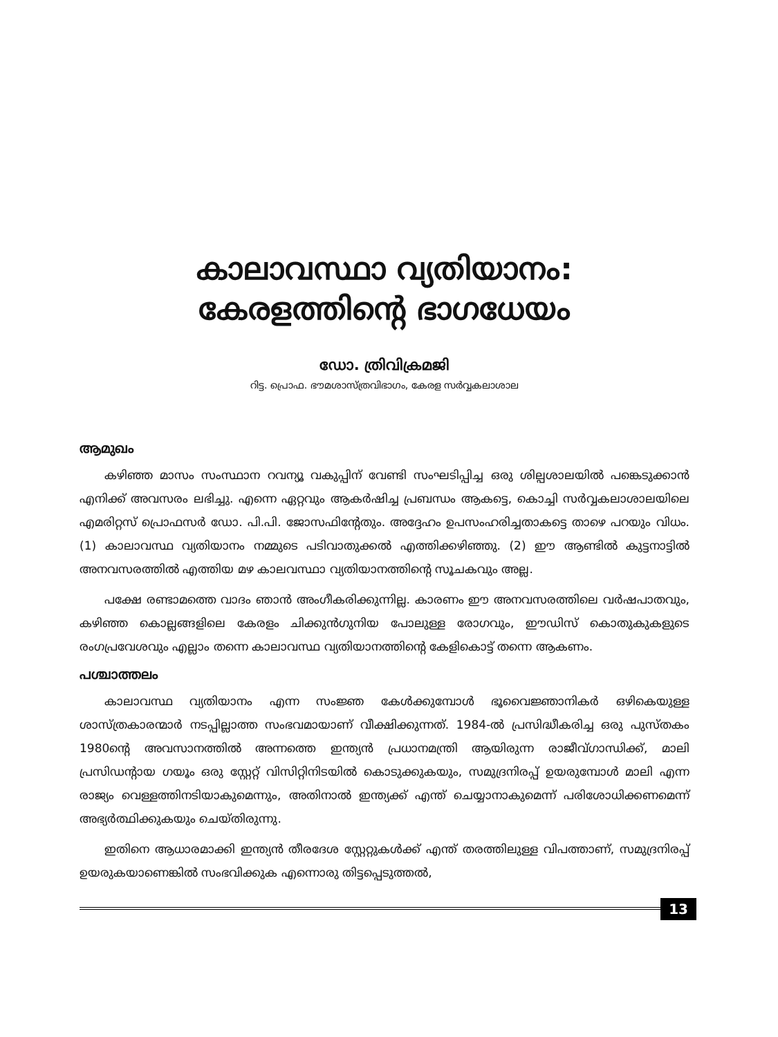കാലാവസ്ഥാ വ്യതിയാനം:
കേരളത്തിന്റെ ഭാഗധേയം
ഡോ. ത്രിവിക്രമജി
റിട്ട. പ്രൊഫ. ഭൗമശാസ്ത്രവിഭാഗം, കേരള സർവ്വകലാശാല
ആമുഖം
കഴിഞ്ഞ മാസം സംസ്ഥാന റവന്യൂ വകുപ്പിന് വേണ്ടി സംഘടിപ്പിച്ച ഒരു ശില്പശാലയിൽ പങ്കെടുക്കാൻ എനിക്ക് അവസരം ലഭിച്ചു. എന്നെ ഏറ്റവും ആകർഷിച്ച പ്രബന്ധം ആകട്ടെ, കൊച്ചി സർവ്വകലാശാലയിലെ എമരിറ്റസ് പ്രൊഫസർ ഡോ. പി.പി. ജോസഫിന്റേതും. അദ്ദേഹം ഉപസംഹരിച്ചതാകട്ടെ താഴെ പറയും വിധം. (1) കാലാവസ്ഥ വ്യതിയാനം നമ്മുടെ പടിവാതുക്കൽ എത്തിക്കഴിഞ്ഞു. (2) ഈ ആണ്ടിൽ കുട്ടനാട്ടിൽ അനവസരത്തിൽ എത്തിയ മഴ കാലവസ്ഥാ വ്യതിയാനത്തിന്റെ സൂചകവും അല്ല.
പക്ഷേ രണ്ടാമത്തെ വാദം ഞാൻ അംഗീകരിക്കുന്നില്ല. കാരണം ഈ അനവസരത്തിലെ വർഷപാതവും, കഴിഞ്ഞ കൊല്ലങ്ങളിലെ കേരളം ചിക്കുൻഗുനിയ പോലുള്ള രോഗവും, ഈഡിസ് കൊതുകുകളുടെ രംഗപ്രവേശവും എല്ലാം തന്നെ കാലാവസ്ഥ വ്യതിയാനത്തിന്റെ കേളികൊട്ട് തന്നെ ആകണം.
പശ്ചാത്തലം
കാലാവസ്ഥ വ്യതിയാനം എന്ന സംജ്ഞ കേൾക്കുമ്പോൾ ഭൂവൈജ്ഞാനികർ ഒഴികെയുള്ള ശാസ്ത്രകാരന്മാർ നടപ്പില്ലാത്ത സംഭവമായാണ് വീക്ഷിക്കുന്നത്. 1984-ൽ പ്രസിദ്ധീകരിച്ച ഒരു പുസ്തകം 1980ന്റെ അവസാനത്തിൽ അന്നത്തെ ഇന്ത്യൻ പ്രധാനമന്ത്രി ആയിരുന്ന രാജീവ്ഗാന്ധിക്ക്, മാലി പ്രസിഡന്റായ ഗയൂം ഒരു സ്റ്റേറ്റ് വിസിറ്റിനിടയിൽ കൊടുക്കുകയും, സമുദ്രനിരപ്പ് ഉയരുമ്പോൾ മാലി എന്ന രാജ്യം വെള്ളത്തിനടിയാകുമെന്നും, അതിനാൽ ഇന്ത്യക്ക് എന്ത് ചെയ്യാനാകുമെന്ന് പരിശോധിക്കണമെന്ന് അഭ്യർത്ഥിക്കുകയും ചെയ്തിരുന്നു.
ഇതിനെ ആധാരമാക്കി ഇന്ത്യൻ തീരദേശ സ്റ്റേറ്റുകൾക്ക് എന്ത് തരത്തിലുള്ള വിപത്താണ്, സമുദ്രനിരപ്പ് ഉയരുകയാണെങ്കിൽ സംഭവിക്കുക എന്നൊരു തിട്ടപ്പെടുത്തൽ,
13